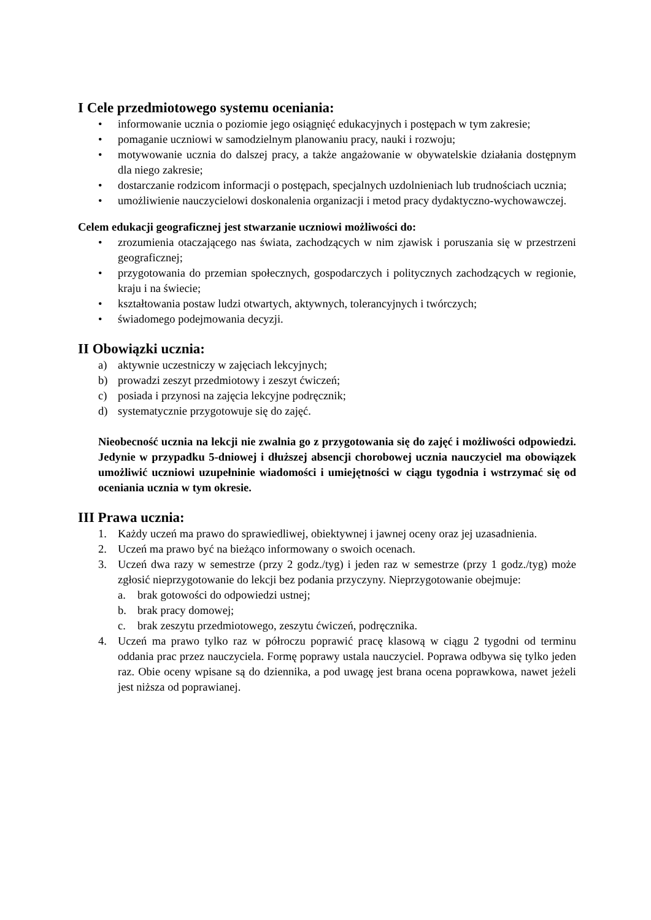I Cele przedmiotowego systemu oceniania:
• informowanie ucznia o poziomie jego osiągnięć edukacyjnych i postępach w tym zakresie;
• pomaganie uczniowi w samodzielnym planowaniu pracy, nauki i rozwoju;
• motywowanie ucznia do dalszej pracy, a także angażowanie w obywatelskie działania dostępnym dla niego zakresie;
• dostarczanie rodzicom informacji o postępach, specjalnych uzdolnieniach lub trudnościach ucznia;
• umożliwienie nauczycielowi doskonalenia organizacji i metod pracy dydaktyczno-wychowawczej.
Celem edukacji geograficznej jest stwarzanie uczniowi możliwości do:
• zrozumienia otaczającego nas świata, zachodzących w nim zjawisk i poruszania się w przestrzeni geograficznej;
• przygotowania do przemian społecznych, gospodarczych i politycznych zachodzących w regionie, kraju i na świecie;
• kształtowania postaw ludzi otwartych, aktywnych, tolerancyjnych i twórczych;
• świadomego podejmowania decyzji.
II Obowiązki ucznia:
a) aktywnie uczestniczy w zajęciach lekcyjnych;
b) prowadzi zeszyt przedmiotowy i zeszyt ćwiczeń;
c) posiada i przynosi na zajęcia lekcyjne podręcznik;
d) systematycznie przygotowuje się do zajęć.
Nieobecność ucznia na lekcji nie zwalnia go z przygotowania się do zajęć i możliwości odpowiedzi. Jedynie w przypadku 5-dniowej i dłuższej absencji chorobowej ucznia nauczyciel ma obowiązek umożliwić uczniowi uzupełninie wiadomości i umiejętności w ciągu tygodnia i wstrzymać się od oceniania ucznia w tym okresie.
III Prawa ucznia:
1. Każdy uczeń ma prawo do sprawiedliwej, obiektywnej i jawnej oceny oraz jej uzasadnienia.
2. Uczeń ma prawo być na bieżąco informowany o swoich ocenach.
3. Uczeń dwa razy w semestrze (przy 2 godz./tyg) i jeden raz w semestrze (przy 1 godz./tyg) może zgłosić nieprzygotowanie do lekcji bez podania przyczyny. Nieprzygotowanie obejmuje:
a. brak gotowości do odpowiedzi ustnej;
b. brak pracy domowej;
c. brak zeszytu przedmiotowego, zeszytu ćwiczeń, podręcznika.
4. Uczeń ma prawo tylko raz w półroczu poprawić pracę klasową w ciągu 2 tygodni od terminu oddania prac przez nauczyciela. Formę poprawy ustala nauczyciel. Poprawa odbywa się tylko jeden raz. Obie oceny wpisane są do dziennika, a pod uwagę jest brana ocena poprawkowa, nawet jeżeli jest niższa od poprawianej.